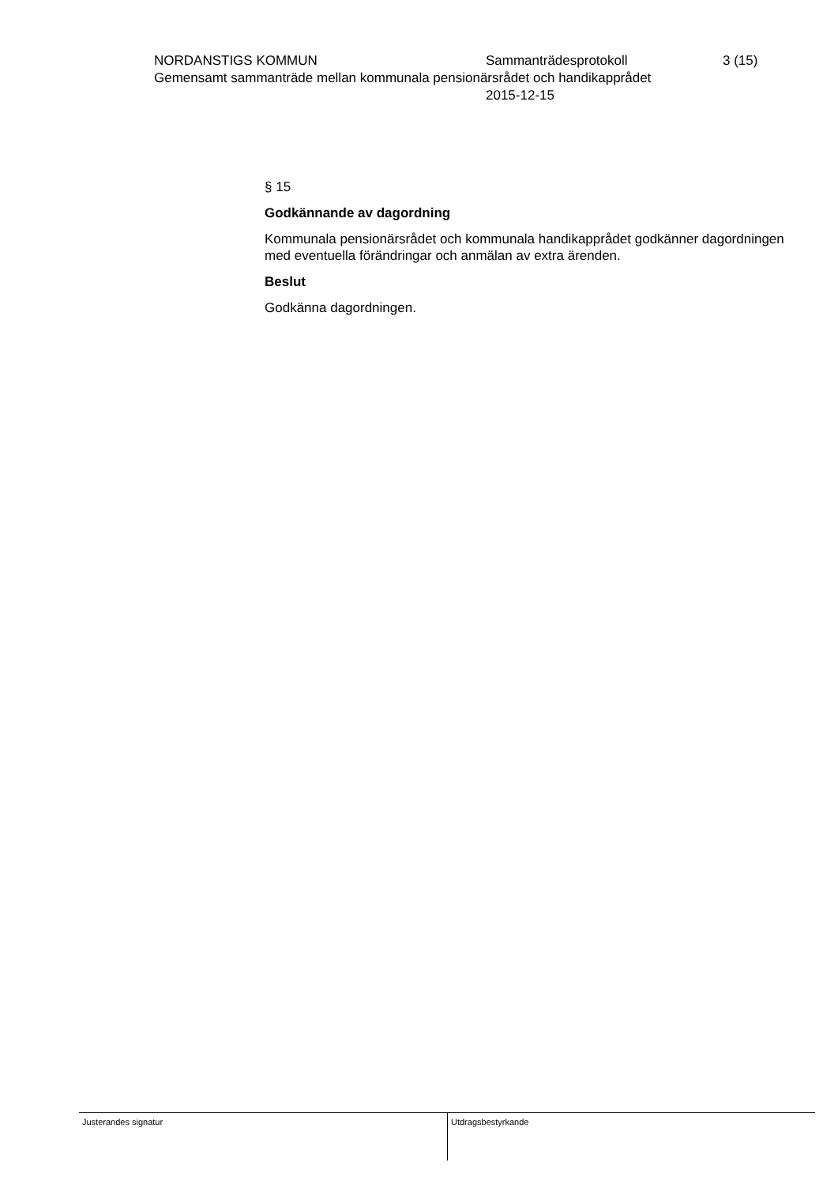NORDANSTIGS KOMMUN Sammanträdesprotokoll 3 (15)
Gemensamt sammanträde mellan kommunala pensionärsrådet och handikapprådet
2015-12-15
§ 15
Godkännande av dagordning
Kommunala pensionärsrådet och kommunala handikapprådet godkänner dagordningen med eventuella förändringar och anmälan av extra ärenden.
Beslut
Godkänna dagordningen.
Justerandes signatur Utdragsbestyrkande